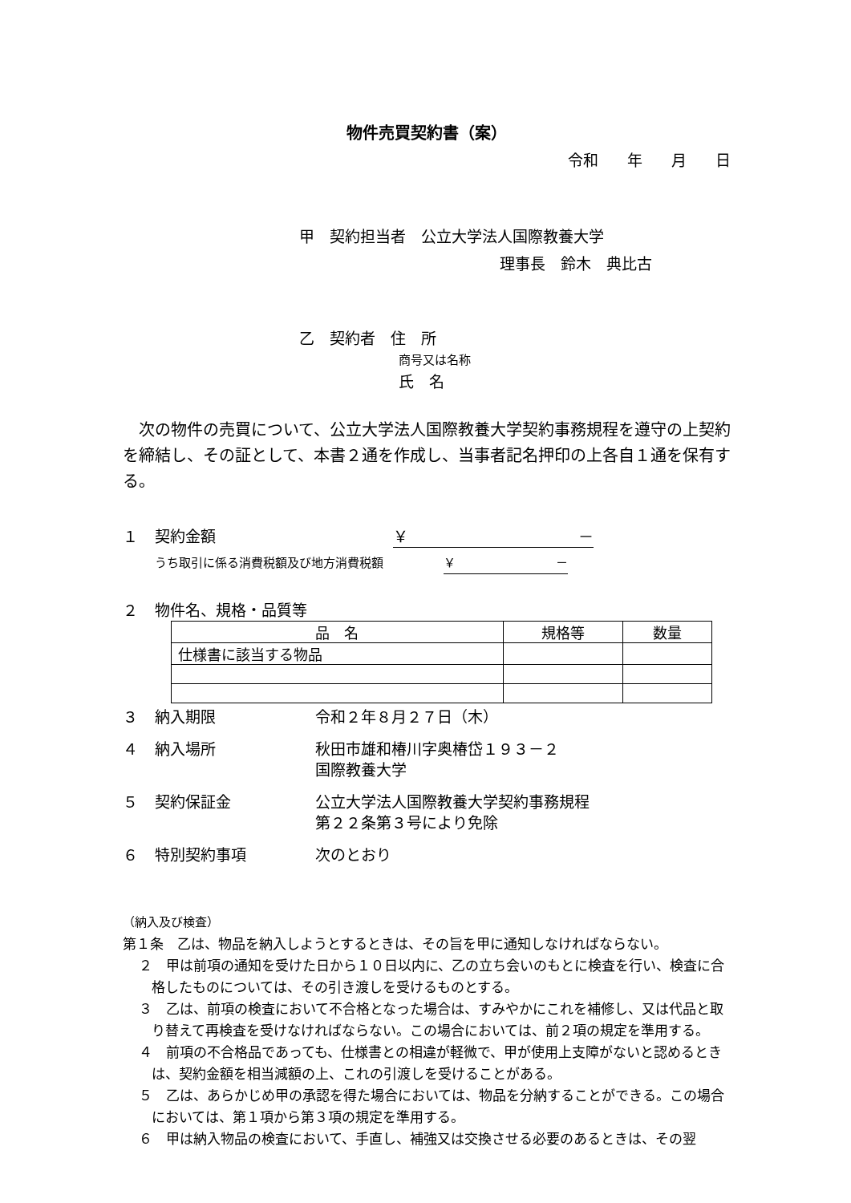物件売買契約書（案）
令和 年 月 日
甲　契約担当者　公立大学法人国際教養大学
理事長　鈴木　典比古
乙　契約者　住　所
商号又は名称
氏　名
次の物件の売買について、公立大学法人国際教養大学契約事務規程を遵守の上契約を締結し、その証として、本書２通を作成し、当事者記名押印の上各自１通を保有する。
１ 契約金額 ￥ －
うち取引に係る消費税額及び地方消費税額 ￥ －
２ 物件名、規格・品質等
| 品 名 | 規格等 | 数量 |
| --- | --- | --- |
| 仕様書に該当する物品 | | |
３ 納入期限 令和２年８月２７日（木）
４ 納入場所 秋田市雄和椿川字奥椿岱１９３－２
国際教養大学
５ 契約保証金 公立大学法人国際教養大学契約事務規程
第２２条第３号により免除
６ 特別契約事項 次のとおり
（納入及び検査）
第１条　乙は、物品を納入しようとするときは、その旨を甲に通知しなければならない。
２　甲は前項の通知を受けた日から１０日以内に、乙の立ち会いのもとに検査を行い、検査に合格したものについては、その引き渡しを受けるものとする。
３　乙は、前項の検査において不合格となった場合は、すみやかにこれを補修し、又は代品と取り替えて再検査を受けなければならない。この場合においては、前２項の規定を準用する。
４　前項の不合格品であっても、仕様書との相違が軽微で、甲が使用上支障がないと認めるときは、契約金額を相当減額の上、これの引渡しを受けることがある。
５　乙は、あらかじめ甲の承認を得た場合においては、物品を分納することができる。この場合においては、第１項から第３項の規定を準用する。
６　甲は納入物品の検査において、手直し、補強又は交換させる必要のあるときは、その翌